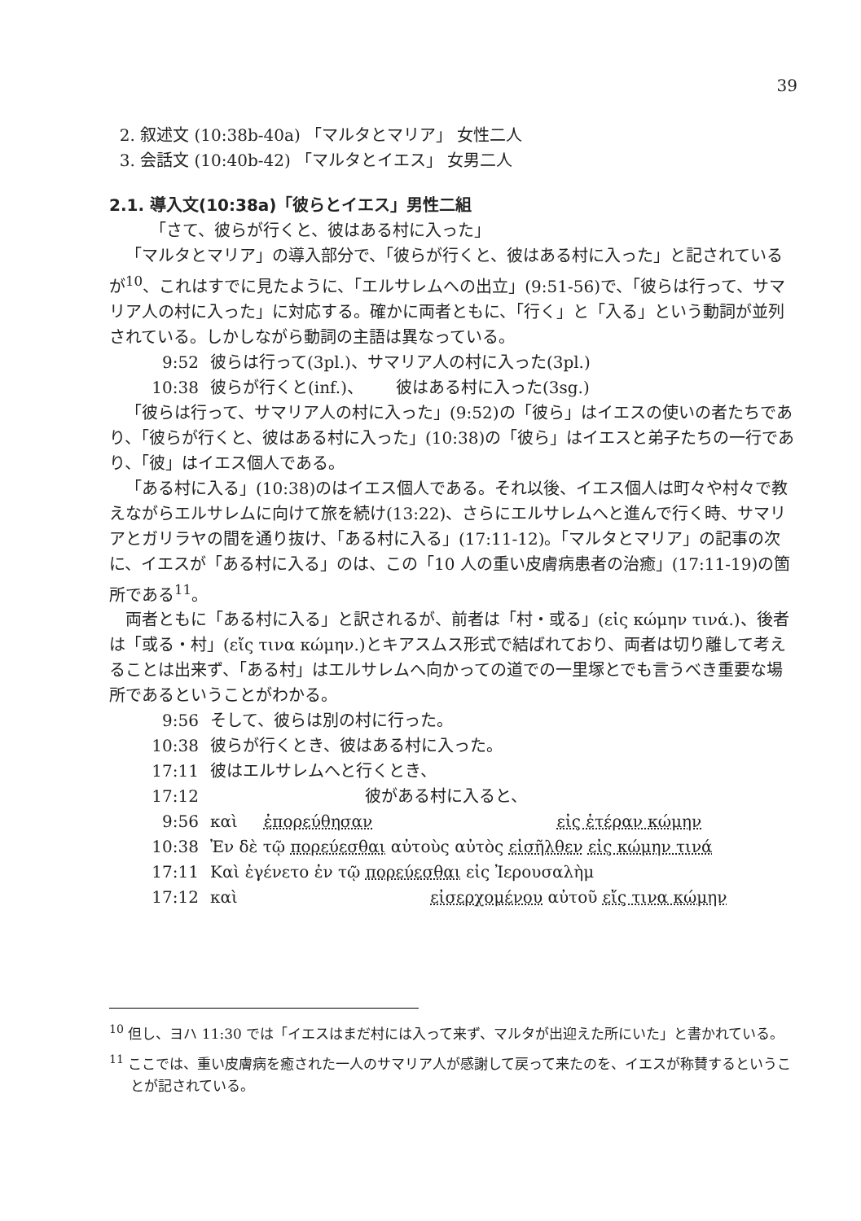39
2. 叙述文 (10:38b-40a) 「マルタとマリア」 女性二人
3. 会話文 (10:40b-42) 「マルタとイエス」 女男二人
2.1. 導入文(10:38a)「彼らとイエス」男性二組
「さて、彼らが行くと、彼はある村に入った」
「マルタとマリア」の導入部分で、「彼らが行くと、彼はある村に入った」と記されているが<sup>10</sup>、これはすでに見たように、「エルサレムへの出立」(9:51-56)で、「彼らは行って、サマリア人の村に入った」に対応する。確かに両者ともに、「行く」と「入る」という動詞が並列されている。しかしながら動詞の主語は異なっている。
| 9:52 | 彼らは行って(3pl.)、サマリア人の村に入った(3pl.) |
| 10:38 | 彼らが行くと(inf.)、 彼はある村に入った(3sg.) |
「彼らは行って、サマリア人の村に入った」(9:52)の「彼ら」はイエスの使いの者たちであり、「彼らが行くと、彼はある村に入った」(10:38)の「彼ら」はイエスと弟子たちの一行であり、「彼」はイエス個人である。
「ある村に入る」(10:38)のはイエス個人である。それ以後、イエス個人は町々や村々で教えながらエルサレムに向けて旅を続け(13:22)、さらにエルサレムへと進んで行く時、サマリアとガリラヤの間を通り抜け、「ある村に入る」(17:11-12)。「マルタとマリア」の記事の次に、イエスが「ある村に入る」のは、この「10 人の重い皮膚病患者の治癒」(17:11-19)の箇所である<sup>11</sup>。
両者ともに「ある村に入る」と訳されるが、前者は「村・或る」(εἰς κώμην τινά.)、後者は「或る・村」(εἴς τινα κώμην.)とキアスムス形式で結ばれており、両者は切り離して考えることは出来ず、「ある村」はエルサレムへ向かっての道での一里塚とでも言うべき重要な場所であるということがわかる。
| 9:56 | そして、彼らは別の村に行った。 |
| 10:38 | 彼らが行くとき、彼はある村に入った。 |
| 17:11 | 彼はエルサレムへと行くとき、 |
| 17:12 | 彼がある村に入ると、 |
| 9:56 | καὶ ἐπορεύθησαν εἰς ἑτέραν κώμην |
| 10:38 | Ἐν δὲ τῷ πορεύεσθαι αὐτοὺς αὐτὸς εἰσῆλθεν εἰς κώμην τινά |
| 17:11 | Καὶ ἐγένετο ἐν τῷ πορεύεσθαι εἰς Ἰερουσαλὴμ |
| 17:12 | καὶ εἰσερχομένου αὐτοῦ εἴς τινα κώμην |
<sup>10</sup> 但し、ヨハ 11:30 では「イエスはまだ村には入って来ず、マルタが出迎えた所にいた」と書かれている。
<sup>11</sup> ここでは、重い皮膚病を癒された一人のサマリア人が感謝して戻って来たのを、イエスが称賛するということが記されている。